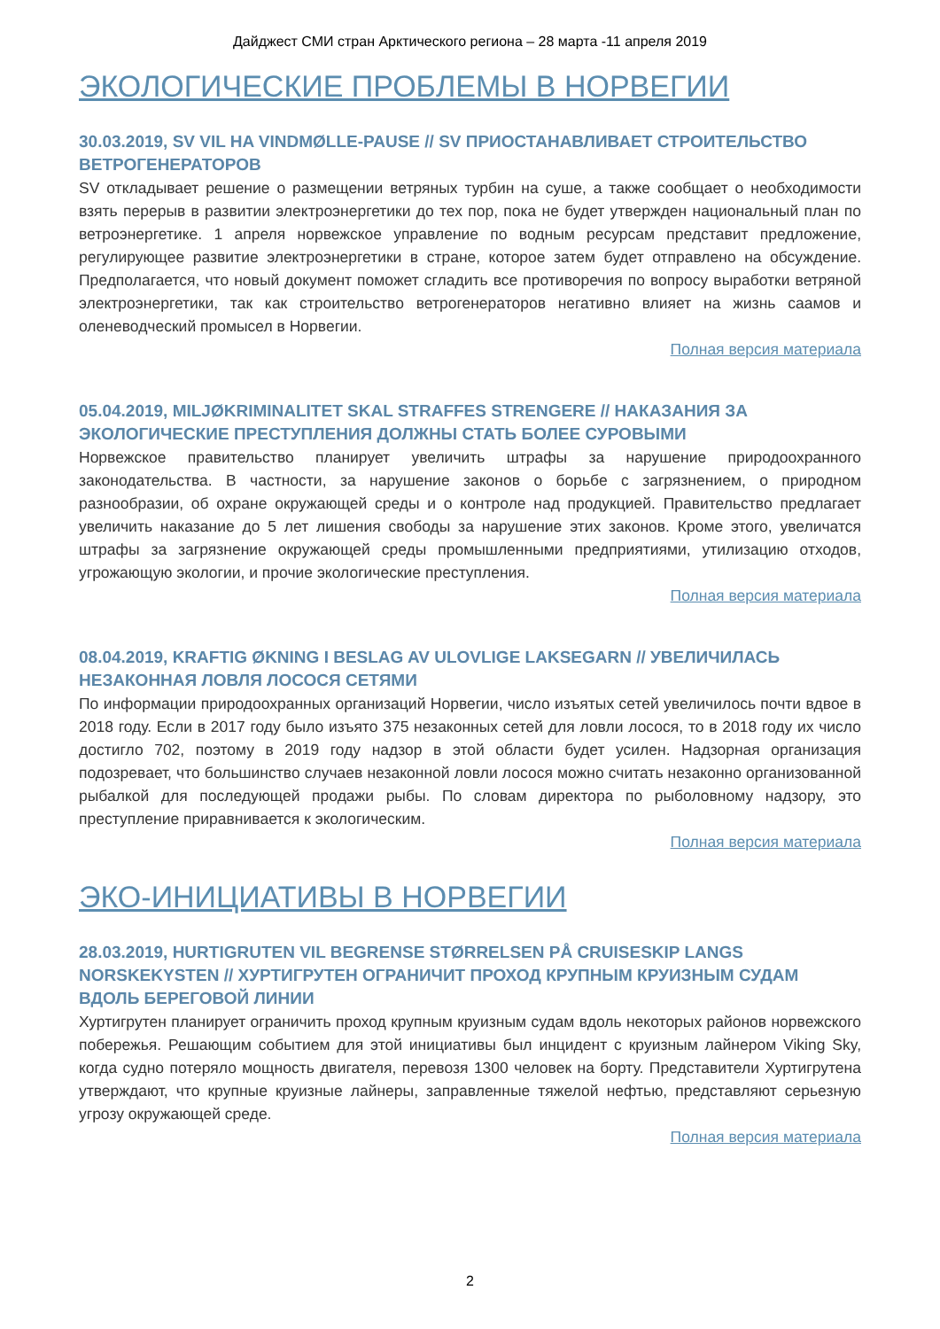Дайджест СМИ стран Арктического региона – 28 марта -11 апреля 2019
ЭКОЛОГИЧЕСКИЕ ПРОБЛЕМЫ В НОРВЕГИИ
30.03.2019, SV VIL HA VINDMØLLE-PAUSE // SV ПРИОСТАНАВЛИВАЕТ СТРОИТЕЛЬСТВО ВЕТРОГЕНЕРАТОРОВ
SV откладывает решение о размещении ветряных турбин на суше, а также сообщает о необходимости взять перерыв в развитии электроэнергетики до тех пор, пока не будет утвержден национальный план по ветроэнергетике. 1 апреля норвежское управление по водным ресурсам представит предложение, регулирующее развитие электроэнергетики в стране, которое затем будет отправлено на обсуждение. Предполагается, что новый документ поможет сгладить все противоречия по вопросу выработки ветряной электроэнергетики, так как строительство ветрогенераторов негативно влияет на жизнь саамов и оленеводческий промысел в Норвегии.
Полная версия материала
05.04.2019, MILJØKRIMINALITET SKAL STRAFFES STRENGERE // НАКАЗАНИЯ ЗА ЭКОЛОГИЧЕСКИЕ ПРЕСТУПЛЕНИЯ ДОЛЖНЫ СТАТЬ БОЛЕЕ СУРОВЫМИ
Норвежское правительство планирует увеличить штрафы за нарушение природоохранного законодательства. В частности, за нарушение законов о борьбе с загрязнением, о природном разнообразии, об охране окружающей среды и о контроле над продукцией. Правительство предлагает увеличить наказание до 5 лет лишения свободы за нарушение этих законов. Кроме этого, увеличатся штрафы за загрязнение окружающей среды промышленными предприятиями, утилизацию отходов, угрожающую экологии, и прочие экологические преступления.
Полная версия материала
08.04.2019, KRAFTIG ØKNING I BESLAG AV ULOVLIGE LAKSEGARN // УВЕЛИЧИЛАСЬ НЕЗАКОННАЯ ЛОВЛЯ ЛОСОСЯ СЕТЯМИ
По информации природоохранных организаций Норвегии, число изъятых сетей увеличилось почти вдвое в 2018 году. Если в 2017 году было изъято 375 незаконных сетей для ловли лосося, то в 2018 году их число достигло 702, поэтому в 2019 году надзор в этой области будет усилен. Надзорная организация подозревает, что большинство случаев незаконной ловли лосося можно считать незаконно организованной рыбалкой для последующей продажи рыбы. По словам директора по рыболовному надзору, это преступление приравнивается к экологическим.
Полная версия материала
ЭКО-ИНИЦИАТИВЫ В НОРВЕГИИ
28.03.2019, HURTIGRUTEN VIL BEGRENSE STØRRELSEN PÅ CRUISESKIP LANGS NORSKEKYSTEN // ХУРТИГРУТЕН ОГРАНИЧИТ ПРОХОД КРУПНЫМ КРУИЗНЫМ СУДАМ ВДОЛЬ БЕРЕГОВОЙ ЛИНИИ
Хуртигрутен планирует ограничить проход крупным круизным судам вдоль некоторых районов норвежского побережья. Решающим событием для этой инициативы был инцидент с круизным лайнером Viking Sky, когда судно потеряло мощность двигателя, перевозя 1300 человек на борту. Представители Хуртигрутена утверждают, что крупные круизные лайнеры, заправленные тяжелой нефтью, представляют серьезную угрозу окружающей среде.
Полная версия материала
2